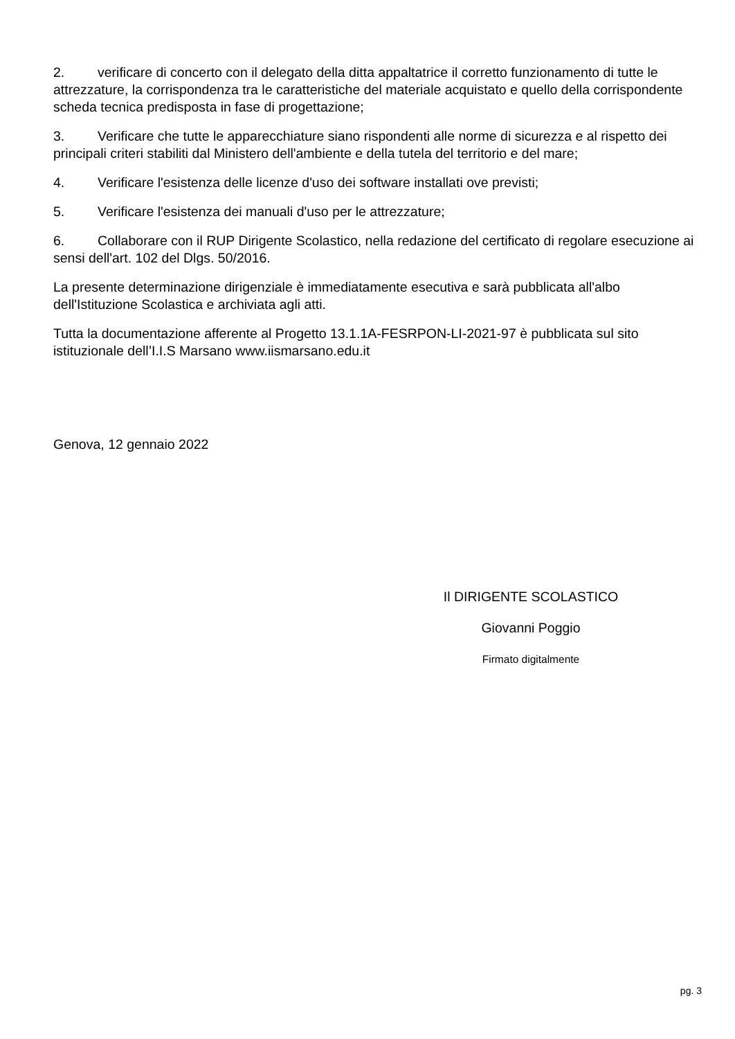2. verificare di concerto con il delegato della ditta appaltatrice il corretto funzionamento di tutte le attrezzature, la corrispondenza tra le caratteristiche del materiale acquistato e quello della corrispondente scheda tecnica predisposta in fase di progettazione;
3. Verificare che tutte le apparecchiature siano rispondenti alle norme di sicurezza e al rispetto dei principali criteri stabiliti dal Ministero dell'ambiente e della tutela del territorio e del mare;
4. Verificare l'esistenza delle licenze d'uso dei software installati ove previsti;
5. Verificare l'esistenza dei manuali d'uso per le attrezzature;
6. Collaborare con il RUP Dirigente Scolastico, nella redazione del certificato di regolare esecuzione ai sensi dell'art. 102 del Dlgs. 50/2016.
La presente determinazione dirigenziale è immediatamente esecutiva e sarà pubblicata all'albo dell'Istituzione Scolastica e archiviata agli atti.
Tutta la documentazione afferente al Progetto 13.1.1A-FESRPON-LI-2021-97 è pubblicata sul sito istituzionale dell’I.I.S Marsano www.iismarsano.edu.it
Genova, 12 gennaio 2022
Il DIRIGENTE SCOLASTICO
Giovanni Poggio
Firmato digitalmente
pg. 3